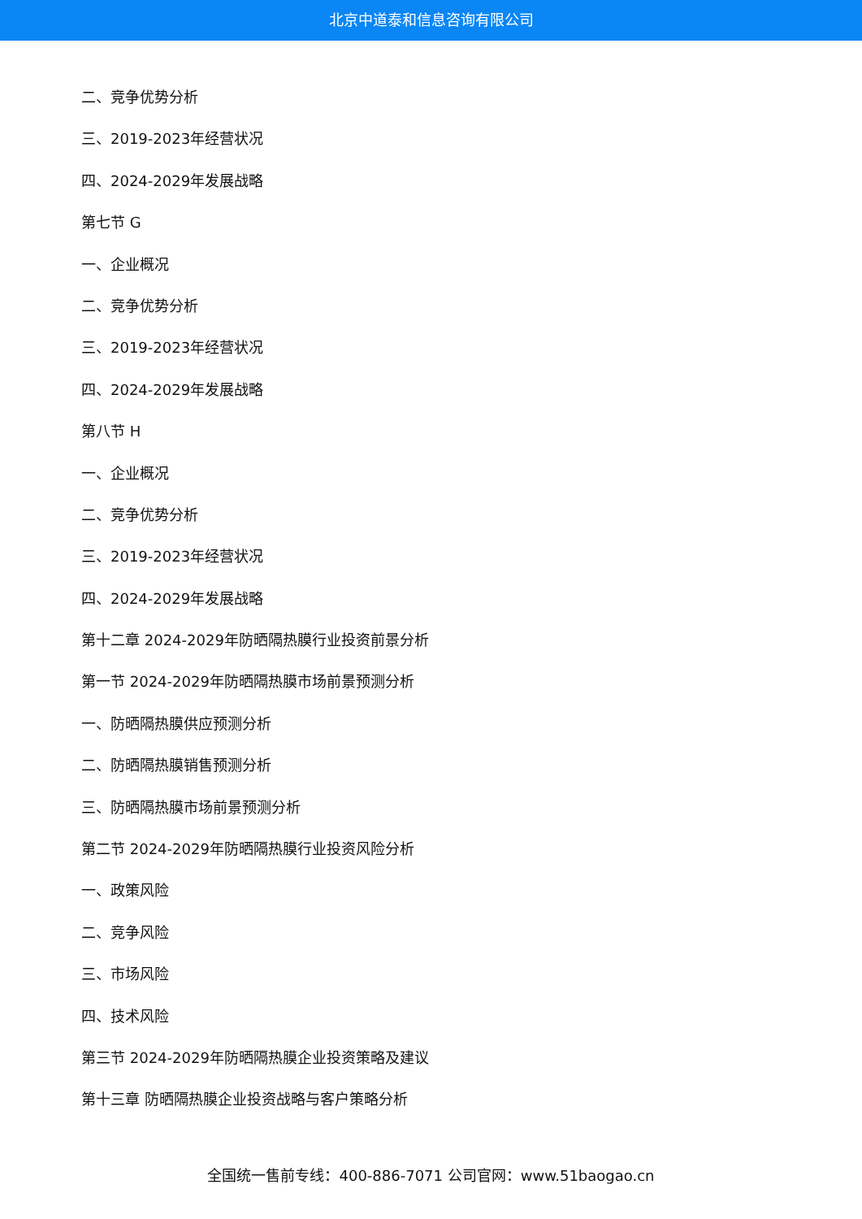北京中道泰和信息咨询有限公司
二、竞争优势分析
三、2019-2023年经营状况
四、2024-2029年发展战略
第七节 G
一、企业概况
二、竞争优势分析
三、2019-2023年经营状况
四、2024-2029年发展战略
第八节 H
一、企业概况
二、竞争优势分析
三、2019-2023年经营状况
四、2024-2029年发展战略
第十二章 2024-2029年防晒隔热膜行业投资前景分析
第一节 2024-2029年防晒隔热膜市场前景预测分析
一、防晒隔热膜供应预测分析
二、防晒隔热膜销售预测分析
三、防晒隔热膜市场前景预测分析
第二节 2024-2029年防晒隔热膜行业投资风险分析
一、政策风险
二、竞争风险
三、市场风险
四、技术风险
第三节 2024-2029年防晒隔热膜企业投资策略及建议
第十三章 防晒隔热膜企业投资战略与客户策略分析
全国统一售前专线：400-886-7071 公司官网：www.51baogao.cn